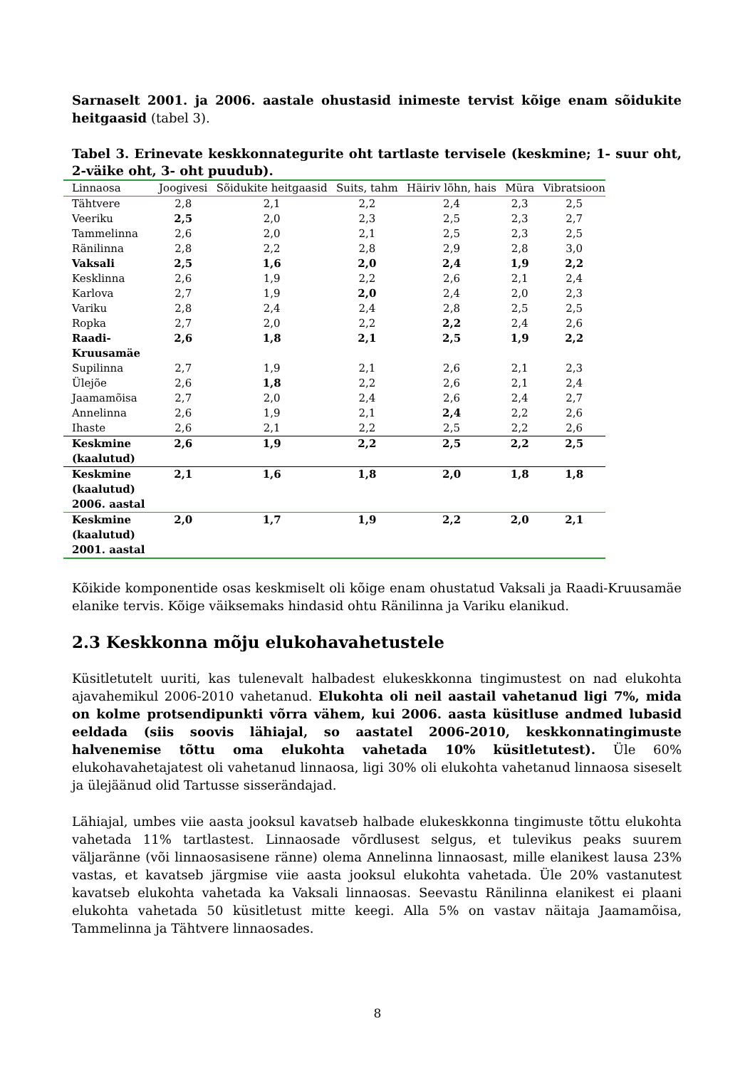Sarnaselt 2001. ja 2006. aastale ohustasid inimeste tervist kõige enam sõidukite heitgaasid (tabel 3).
Tabel 3. Erinevate keskkonnategurite oht tartlaste tervisele (keskmine; 1- suur oht, 2-väike oht, 3- oht puudub).
| Linnaosa | Joogivesi | Sõidukite heitgaasid | Suits, tahm | Häiriv lõhn, hais | Müra | Vibratsioon |
| --- | --- | --- | --- | --- | --- | --- |
| Tähtvere | 2,8 | 2,1 | 2,2 | 2,4 | 2,3 | 2,5 |
| Veeriku | 2,5 | 2,0 | 2,3 | 2,5 | 2,3 | 2,7 |
| Tammelinna | 2,6 | 2,0 | 2,1 | 2,5 | 2,3 | 2,5 |
| Ränilinna | 2,8 | 2,2 | 2,8 | 2,9 | 2,8 | 3,0 |
| Vaksali | 2,5 | 1,6 | 2,0 | 2,4 | 1,9 | 2,2 |
| Kesklinna | 2,6 | 1,9 | 2,2 | 2,6 | 2,1 | 2,4 |
| Karlova | 2,7 | 1,9 | 2,0 | 2,4 | 2,0 | 2,3 |
| Variku | 2,8 | 2,4 | 2,4 | 2,8 | 2,5 | 2,5 |
| Ropka | 2,7 | 2,0 | 2,2 | 2,2 | 2,4 | 2,6 |
| Raadi-Kruusamäe | 2,6 | 1,8 | 2,1 | 2,5 | 1,9 | 2,2 |
| Supilinna | 2,7 | 1,9 | 2,1 | 2,6 | 2,1 | 2,3 |
| Ülejõe | 2,6 | 1,8 | 2,2 | 2,6 | 2,1 | 2,4 |
| Jaamamõisa | 2,7 | 2,0 | 2,4 | 2,6 | 2,4 | 2,7 |
| Annelinna | 2,6 | 1,9 | 2,1 | 2,4 | 2,2 | 2,6 |
| Ihaste | 2,6 | 2,1 | 2,2 | 2,5 | 2,2 | 2,6 |
| Keskmine (kaalutud) | 2,6 | 1,9 | 2,2 | 2,5 | 2,2 | 2,5 |
| Keskmine (kaalutud) 2006. aastal | 2,1 | 1,6 | 1,8 | 2,0 | 1,8 | 1,8 |
| Keskmine (kaalutud) 2001. aastal | 2,0 | 1,7 | 1,9 | 2,2 | 2,0 | 2,1 |
Kõikide komponentide osas keskmiselt oli kõige enam ohustatud Vaksali ja Raadi-Kruusamäe elanike tervis. Kõige väiksemaks hindasid ohtu Ränilinna ja Variku elanikud.
2.3 Keskkonna mõju elukohavahetustele
Küsitletutelt uuriti, kas tulenevalt halbadest elukeskkonna tingimustest on nad elukohta ajavahemikul 2006-2010 vahetanud. Elukohta oli neil aastail vahetanud ligi 7%, mida on kolme protsendipunkti võrra vähem, kui 2006. aasta küsitluse andmed lubasid eeldada (siis soovis lähiajal, so aastatel 2006-2010, keskkonnatingimuste halvenemise tõttu oma elukohta vahetada 10% küsitletutest). Üle 60% elukohavahetajatest oli vahetanud linnaosa, ligi 30% oli elukohta vahetanud linnaosa siseselt ja ülejäänud olid Tartusse sisserändajad.
Lähiajal, umbes viie aasta jooksul kavatseb halbade elukeskkonna tingimuste tõttu elukohta vahetada 11% tartlastest. Linnaosade võrdlusest selgus, et tulevikus peaks suurem väljaränne (või linnaosasisene ränne) olema Annelinna linnaosast, mille elanikest lausa 23% vastas, et kavatseb järgmise viie aasta jooksul elukohta vahetada. Üle 20% vastanutest kavatseb elukohta vahetada ka Vaksali linnaosas. Seevastu Ränilinna elanikest ei plaani elukohta vahetada 50 küsitletust mitte keegi. Alla 5% on vastav näitaja Jaamamõisa, Tammelinna ja Tähtvere linnaosades.
8